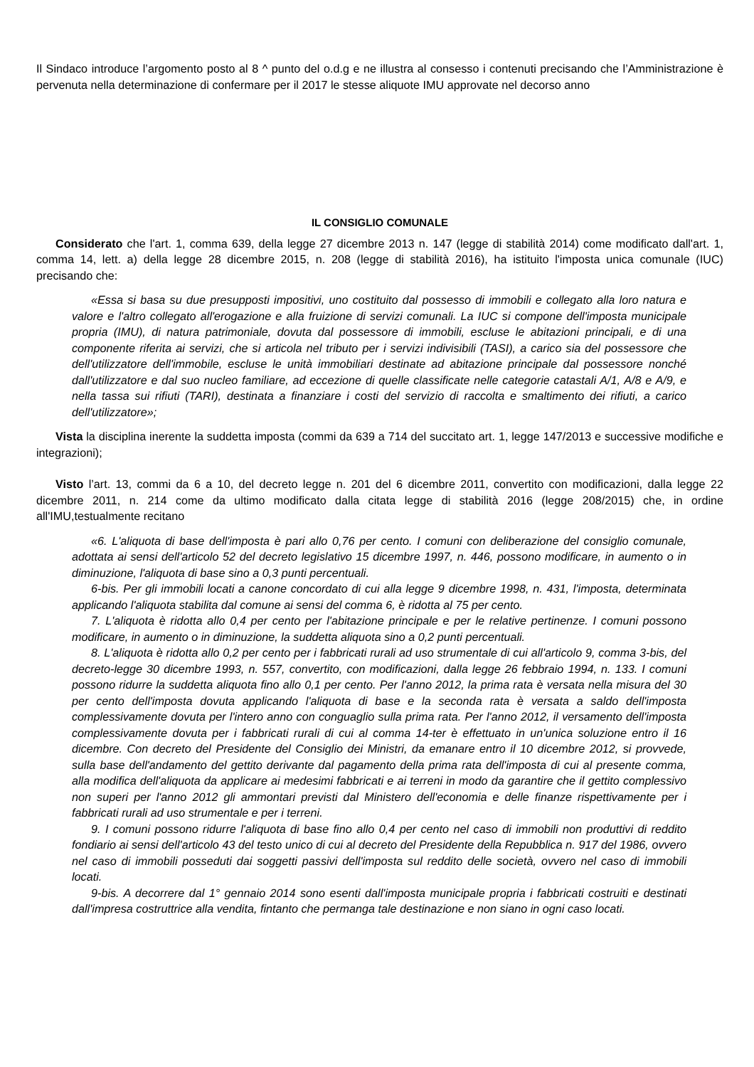Il Sindaco introduce l’argomento posto al 8 ^ punto del o.d.g e ne illustra al consesso i contenuti precisando che l’Amministrazione è pervenuta nella determinazione di confermare per il 2017 le stesse aliquote IMU approvate nel decorso anno
IL CONSIGLIO COMUNALE
Considerato che l'art. 1, comma 639, della legge 27 dicembre 2013 n. 147 (legge di stabilità 2014) come modificato dall'art. 1, comma 14, lett. a) della legge 28 dicembre 2015, n. 208 (legge di stabilità 2016), ha istituito l'imposta unica comunale (IUC) precisando che:
«Essa si basa su due presupposti impositivi, uno costituito dal possesso di immobili e collegato alla loro natura e valore e l'altro collegato all'erogazione e alla fruizione di servizi comunali. La IUC si compone dell'imposta municipale propria (IMU), di natura patrimoniale, dovuta dal possessore di immobili, escluse le abitazioni principali, e di una componente riferita ai servizi, che si articola nel tributo per i servizi indivisibili (TASI), a carico sia del possessore che dell'utilizzatore dell'immobile, escluse le unità immobiliari destinate ad abitazione principale dal possessore nonché dall'utilizzatore e dal suo nucleo familiare, ad eccezione di quelle classificate nelle categorie catastali A/1, A/8 e A/9, e nella tassa sui rifiuti (TARI), destinata a finanziare i costi del servizio di raccolta e smaltimento dei rifiuti, a carico dell'utilizzatore»;
Vista la disciplina inerente la suddetta imposta (commi da 639 a 714 del succitato art. 1, legge 147/2013 e successive modifiche e integrazioni);
Visto l’art. 13, commi da 6 a 10, del decreto legge n. 201 del 6 dicembre 2011, convertito con modificazioni, dalla legge 22 dicembre 2011, n. 214 come da ultimo modificato dalla citata legge di stabilità 2016 (legge 208/2015) che, in ordine all'IMU,testualmente recitano
«6. L'aliquota di base dell'imposta è pari allo 0,76 per cento. I comuni con deliberazione del consiglio comunale, adottata ai sensi dell'articolo 52 del decreto legislativo 15 dicembre 1997, n. 446, possono modificare, in aumento o in diminuzione, l'aliquota di base sino a 0,3 punti percentuali.
6-bis. Per gli immobili locati a canone concordato di cui alla legge 9 dicembre 1998, n. 431, l'imposta, determinata applicando l'aliquota stabilita dal comune ai sensi del comma 6, è ridotta al 75 per cento.
7. L'aliquota è ridotta allo 0,4 per cento per l'abitazione principale e per le relative pertinenze. I comuni possono modificare, in aumento o in diminuzione, la suddetta aliquota sino a 0,2 punti percentuali.
8. L'aliquota è ridotta allo 0,2 per cento per i fabbricati rurali ad uso strumentale di cui all'articolo 9, comma 3-bis, del decreto-legge 30 dicembre 1993, n. 557, convertito, con modificazioni, dalla legge 26 febbraio 1994, n. 133. I comuni possono ridurre la suddetta aliquota fino allo 0,1 per cento. Per l'anno 2012, la prima rata è versata nella misura del 30 per cento dell'imposta dovuta applicando l'aliquota di base e la seconda rata è versata a saldo dell'imposta complessivamente dovuta per l'intero anno con conguaglio sulla prima rata. Per l'anno 2012, il versamento dell'imposta complessivamente dovuta per i fabbricati rurali di cui al comma 14-ter è effettuato in un'unica soluzione entro il 16 dicembre. Con decreto del Presidente del Consiglio dei Ministri, da emanare entro il 10 dicembre 2012, si provvede, sulla base dell'andamento del gettito derivante dal pagamento della prima rata dell'imposta di cui al presente comma, alla modifica dell'aliquota da applicare ai medesimi fabbricati e ai terreni in modo da garantire che il gettito complessivo non superi per l'anno 2012 gli ammontari previsti dal Ministero dell'economia e delle finanze rispettivamente per i fabbricati rurali ad uso strumentale e per i terreni.
9. I comuni possono ridurre l'aliquota di base fino allo 0,4 per cento nel caso di immobili non produttivi di reddito fondiario ai sensi dell'articolo 43 del testo unico di cui al decreto del Presidente della Repubblica n. 917 del 1986, ovvero nel caso di immobili posseduti dai soggetti passivi dell'imposta sul reddito delle società, ovvero nel caso di immobili locati.
9-bis. A decorrere dal 1° gennaio 2014 sono esenti dall'imposta municipale propria i fabbricati costruiti e destinati dall'impresa costruttrice alla vendita, fintanto che permanga tale destinazione e non siano in ogni caso locati.